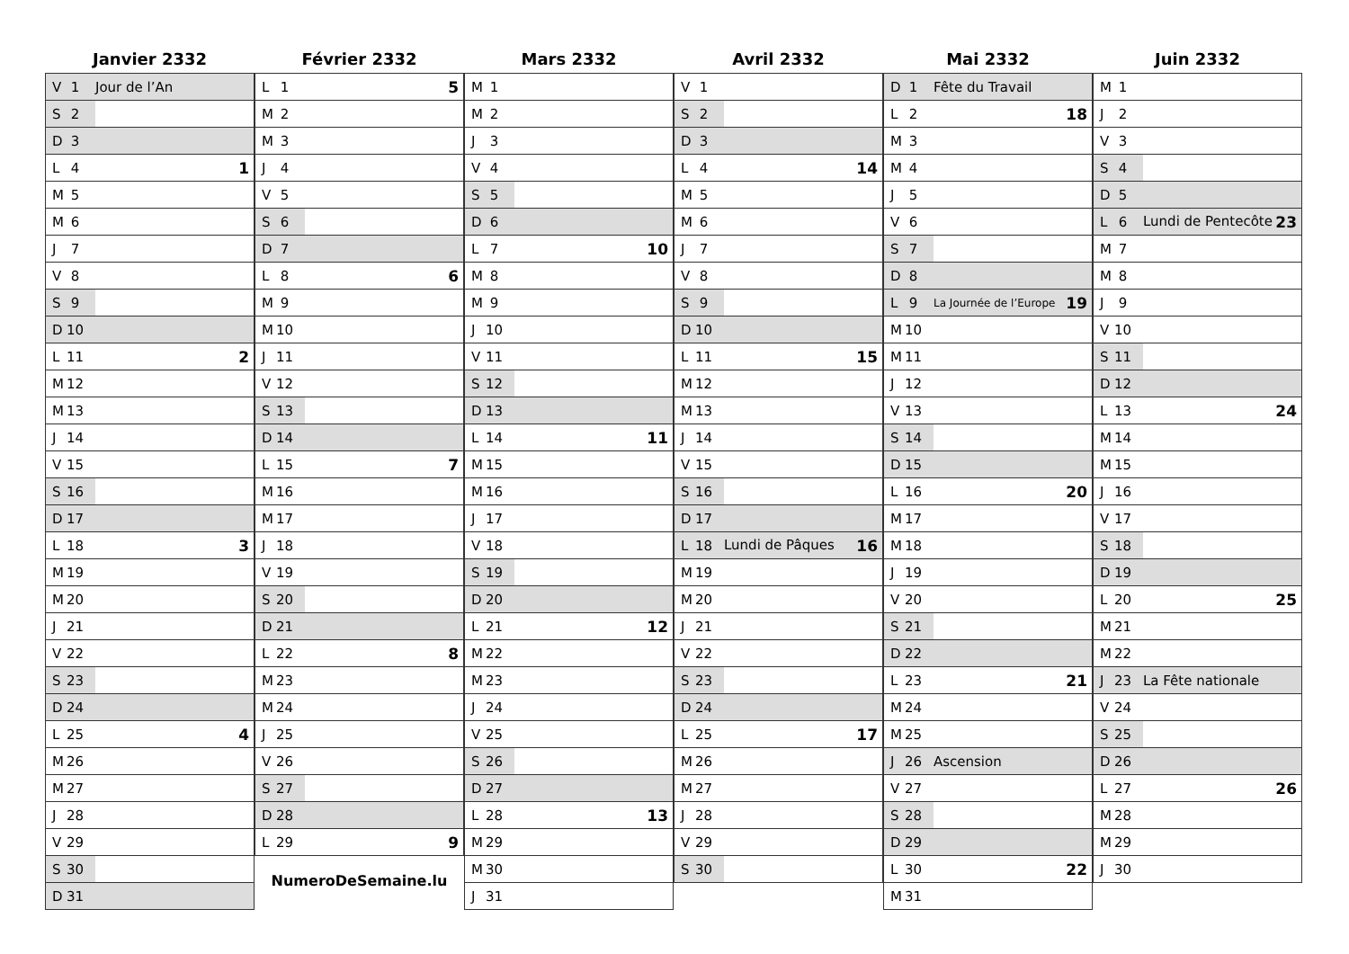Janvier 2332
| V 1 | Jour de l’An |
| S 2 | |
| D 3 | |
| L 4 | 1 |
| M 5 | |
| M 6 | |
| J 7 | |
| V 8 | |
| S 9 | |
| D 10 | |
| L 11 | 2 |
| M 12 | |
| M 13 | |
| J 14 | |
| V 15 | |
| S 16 | |
| D 17 | |
| L 18 | 3 |
| M 19 | |
| M 20 | |
| J 21 | |
| V 22 | |
| S 23 | |
| D 24 | |
| L 25 | 4 |
| M 26 | |
| M 27 | |
| J 28 | |
| V 29 | |
| S 30 | |
| D 31 | |
Février 2332
| L 1 | 5 |
| M 2 | |
| M 3 | |
| J 4 | |
| V 5 | |
| S 6 | |
| D 7 | |
| L 8 | 6 |
| M 9 | |
| M 10 | |
| J 11 | |
| V 12 | |
| S 13 | |
| D 14 | |
| L 15 | 7 |
| M 16 | |
| M 17 | |
| J 18 | |
| V 19 | |
| S 20 | |
| D 21 | |
| L 22 | 8 |
| M 23 | |
| M 24 | |
| J 25 | |
| V 26 | |
| S 27 | |
| D 28 | |
| L 29 | 9 |
NumeroDeSemaine.lu
Mars 2332
| M 1 | |
| M 2 | |
| J 3 | |
| V 4 | |
| S 5 | |
| D 6 | |
| L 7 | 10 |
| M 8 | |
| M 9 | |
| J 10 | |
| V 11 | |
| S 12 | |
| D 13 | |
| L 14 | 11 |
| M 15 | |
| M 16 | |
| J 17 | |
| V 18 | |
| S 19 | |
| D 20 | |
| L 21 | 12 |
| M 22 | |
| M 23 | |
| J 24 | |
| V 25 | |
| S 26 | |
| D 27 | |
| L 28 | 13 |
| M 29 | |
| M 30 | |
| J 31 | |
Avril 2332
| V 1 | |
| S 2 | |
| D 3 | |
| L 4 | 14 |
| M 5 | |
| M 6 | |
| J 7 | |
| V 8 | |
| S 9 | |
| D 10 | |
| L 11 | 15 |
| M 12 | |
| M 13 | |
| J 14 | |
| V 15 | |
| S 16 | |
| D 17 | |
| L 18 | Lundi de Pâques 16 |
| M 19 | |
| M 20 | |
| J 21 | |
| V 22 | |
| S 23 | |
| D 24 | |
| L 25 | 17 |
| M 26 | |
| M 27 | |
| J 28 | |
| V 29 | |
| S 30 | |
Mai 2332
| D 1 | Fête du Travail |
| L 2 | 18 |
| M 3 | |
| M 4 | |
| J 5 | |
| V 6 | |
| S 7 | |
| D 8 | |
| L 9 | La Journée de l’Europe 19 |
| M 10 | |
| M 11 | |
| J 12 | |
| V 13 | |
| S 14 | |
| D 15 | |
| L 16 | 20 |
| M 17 | |
| M 18 | |
| J 19 | |
| V 20 | |
| S 21 | |
| D 22 | |
| L 23 | 21 |
| M 24 | |
| M 25 | |
| J 26 | Ascension |
| V 27 | |
| S 28 | |
| D 29 | |
| L 30 | 22 |
| M 31 | |
Juin 2332
| M 1 | |
| J 2 | |
| V 3 | |
| S 4 | |
| D 5 | |
| L 6 | Lundi de Pentecôte 23 |
| M 7 | |
| M 8 | |
| J 9 | |
| V 10 | |
| S 11 | |
| D 12 | |
| L 13 | 24 |
| M 14 | |
| M 15 | |
| J 16 | |
| V 17 | |
| S 18 | |
| D 19 | |
| L 20 | 25 |
| M 21 | |
| M 22 | |
| J 23 | La Fête nationale |
| V 24 | |
| S 25 | |
| D 26 | |
| L 27 | 26 |
| M 28 | |
| M 29 | |
| J 30 | |